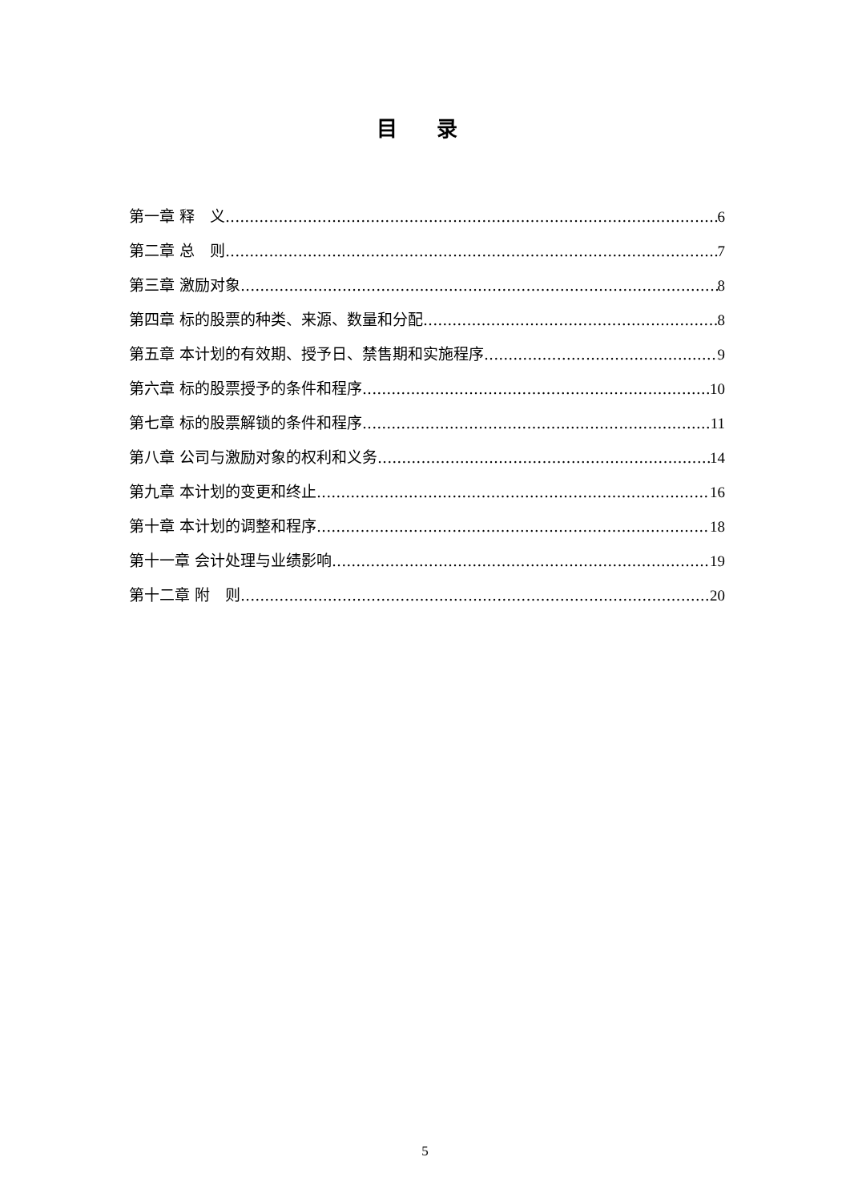目 录
第一章 释　义 6
第二章 总　则 7
第三章 激励对象 8
第四章 标的股票的种类、来源、数量和分配 8
第五章 本计划的有效期、授予日、禁售期和实施程序 9
第六章 标的股票授予的条件和程序 10
第七章 标的股票解锁的条件和程序 11
第八章 公司与激励对象的权利和义务 14
第九章 本计划的变更和终止 16
第十章 本计划的调整和程序 18
第十一章 会计处理与业绩影响 19
第十二章 附　则 20
5